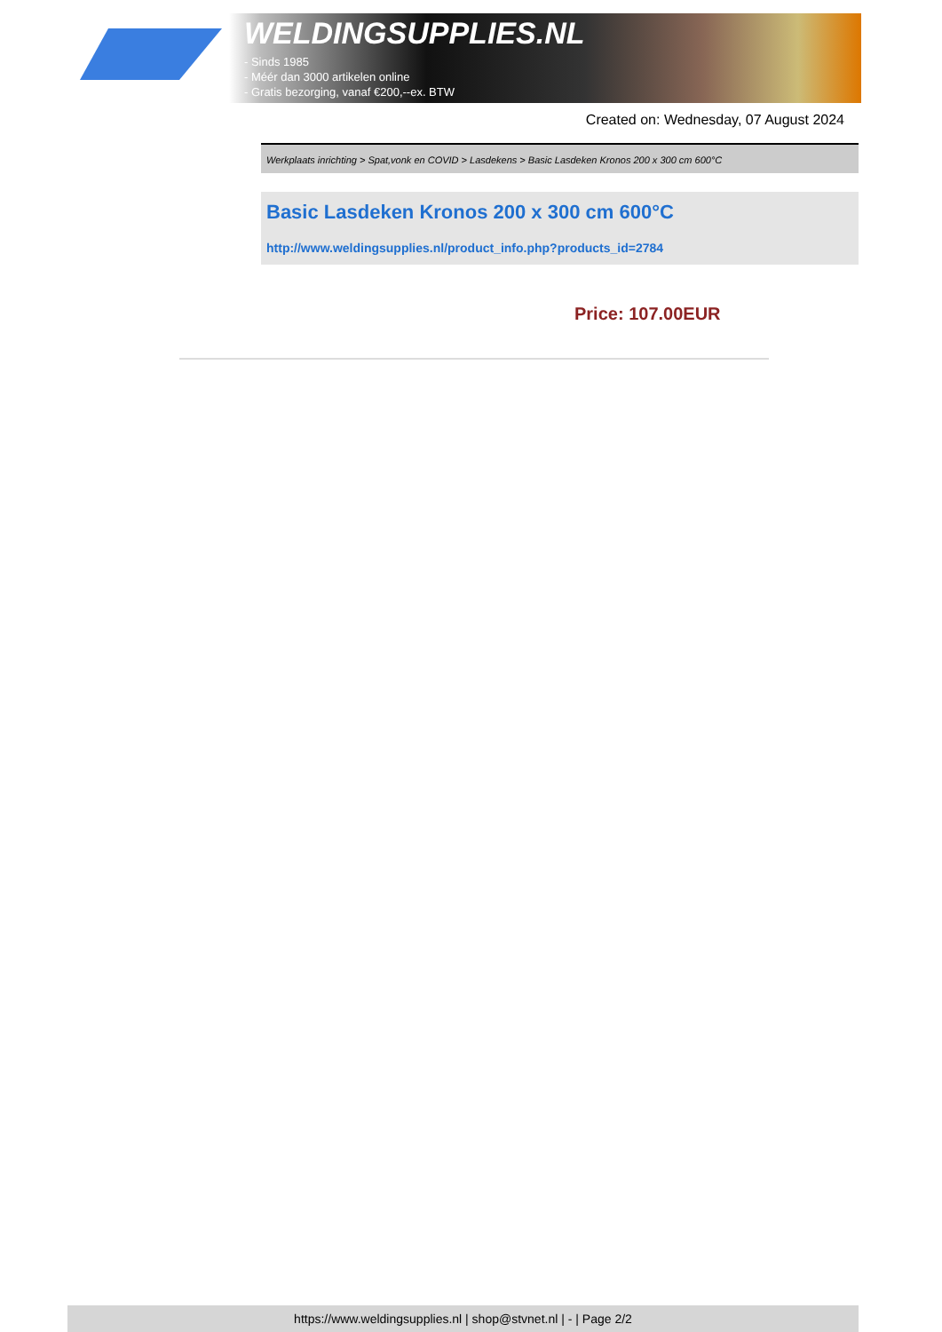WELDINGSUPPLIES.NL
- Sinds 1985
- Méér dan 3000 artikelen online
- Gratis bezorging, vanaf €200,--ex. BTW
Created on: Wednesday, 07 August 2024
Werkplaats inrichting > Spat,vonk en COVID > Lasdekens > Basic Lasdeken Kronos 200 x 300 cm 600°C
Basic Lasdeken Kronos 200 x 300 cm 600°C
http://www.weldingsupplies.nl/product_info.php?products_id=2784
Price: 107.00EUR
https://www.weldingsupplies.nl | shop@stvnet.nl | - | Page 2/2